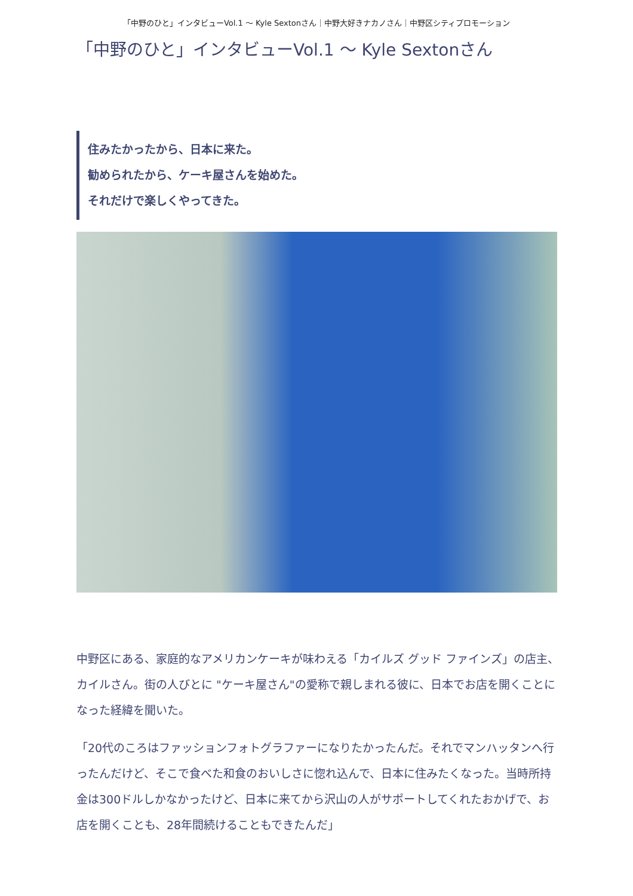「中野のひと」インタビューVol.1 〜 Kyle Sextonさん｜中野大好きナカノさん｜中野区シティプロモーション
「中野のひと」インタビューVol.1 〜 Kyle Sextonさん
住みたかったから、日本に来た。
勧められたから、ケーキ屋さんを始めた。
それだけで楽しくやってきた。
中野区にある、家庭的なアメリカンケーキが味わえる「カイルズ グッド ファインズ」の店主、カイルさん。街の人びとに "ケーキ屋さん"の愛称で親しまれる彼に、日本でお店を開くことになった経緯を聞いた。
「20代のころはファッションフォトグラファーになりたかったんだ。それでマンハッタンへ行ったんだけど、そこで食べた和食のおいしさに惚れ込んで、日本に住みたくなった。当時所持金は300ドルしかなかったけど、日本に来てから沢山の人がサポートしてくれたおかげで、お店を開くことも、28年間続けることもできたんだ」